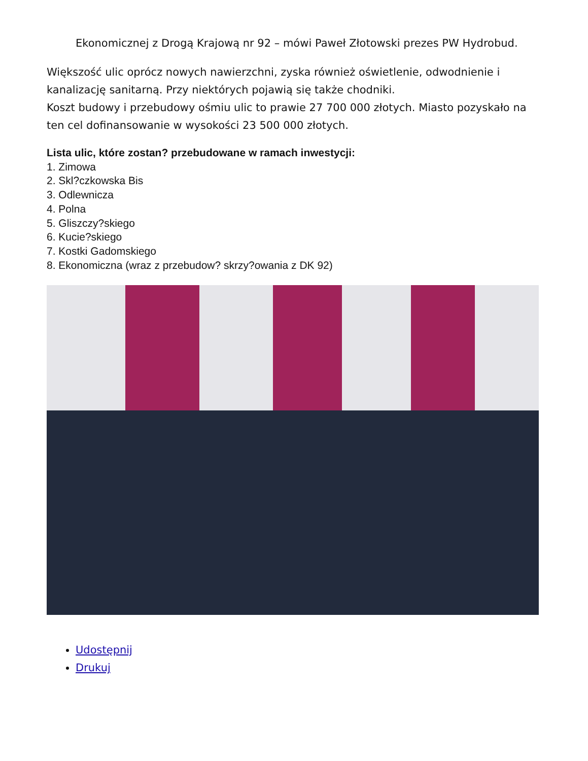Ekonomicznej z Drogą Krajową nr 92 – mówi Paweł Złotowski prezes PW Hydrobud.
Większość ulic oprócz nowych nawierzchni, zyska również oświetlenie, odwodnienie i kanalizację sanitarną. Przy niektórych pojawią się także chodniki.
Koszt budowy i przebudowy ośmiu ulic to prawie 27 700 000 złotych. Miasto pozyskało na ten cel dofinansowanie w wysokości 23 500 000 złotych.
Lista ulic, które zostan? przebudowane w ramach inwestycji:
1. Zimowa
2. Skl?czkowska Bis
3. Odlewnicza
4. Polna
5. Gliszczy?skiego
6. Kucie?skiego
7. Kostki Gadomskiego
8. Ekonomiczna (wraz z przebudow? skrzy?owania z DK 92)
Udostępnij
Drukuj